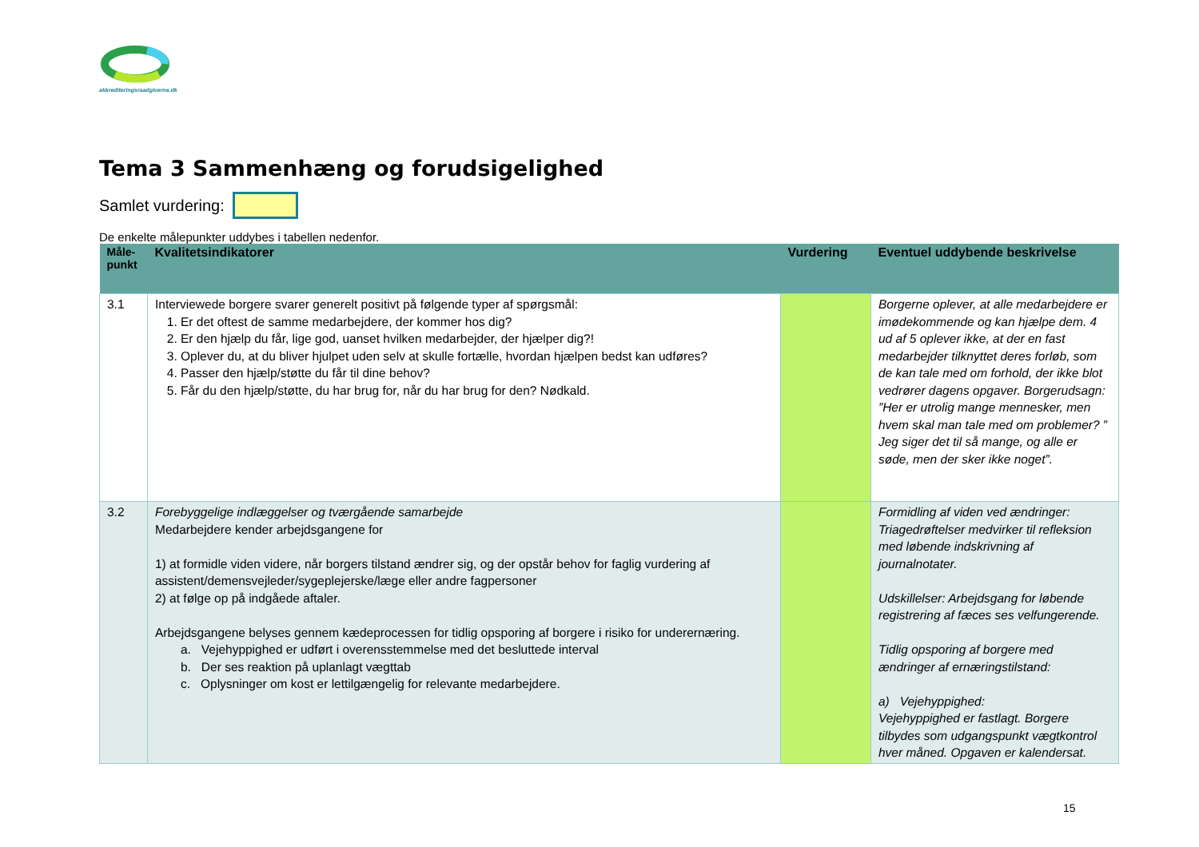akkrediteringsraadgiverne.dk
Tema 3 Sammenhæng og forudsigelighed
Samlet vurdering:
De enkelte målepunkter uddybes i tabellen nedenfor.
| Måle- punkt | Kvalitetsindikatorer | Vurdering | Eventuel uddybende beskrivelse |
| --- | --- | --- | --- |
| 3.1 | Interviewede borgere svarer generelt positivt på følgende typer af spørgsmål: 1. Er det oftest de samme medarbejdere, der kommer hos dig? 2. Er den hjælp du får, lige god, uanset hvilken medarbejder, der hjælper dig?! 3. Oplever du, at du bliver hjulpet uden selv at skulle fortælle, hvordan hjælpen bedst kan udføres? 4. Passer den hjælp/støtte du får til dine behov? 5. Får du den hjælp/støtte, du har brug for, når du har brug for den? Nødkald. | | Borgerne oplever, at alle medarbejdere er imødekommende og kan hjælpe dem. 4 ud af 5 oplever ikke, at der en fast medarbejder tilknyttet deres forløb, som de kan tale med om forhold, der ikke blot vedrører dagens opgaver. Borgerudsagn: ”Her er utrolig mange mennesker, men hvem skal man tale med om problemer? ” Jeg siger det til så mange, og alle er søde, men der sker ikke noget”. |
| 3.2 | Forebyggelige indlæggelser og tværgående samarbejde Medarbejdere kender arbejdsgangene for 1) at formidle viden videre, når borgers tilstand ændrer sig, og der opstår behov for faglig vurdering af assistent/demensvejleder/sygeplejerske/læge eller andre fagpersoner 2) at følge op på indgåede aftaler. Arbejdsgangene belyses gennem kædeprocessen for tidlig opsporing af borgere i risiko for underernæring. a. Vejehyppighed er udført i overensstemmelse med det besluttede interval b. Der ses reaktion på uplanlagt vægttab c. Oplysninger om kost er lettilgængelig for relevante medarbejdere. | | Formidling af viden ved ændringer: Triagedrøftelser medvirker til refleksion med løbende indskrivning af journalnotater. Udskillelser: Arbejdsgang for løbende registrering af fæces ses velfungerende. Tidlig opsporing af borgere med ændringer af ernæringstilstand: a) Vejehyppighed: Vejehyppighed er fastlagt. Borgere tilbydes som udgangspunkt vægtkontrol hver måned. Opgaven er kalendersat. |
15